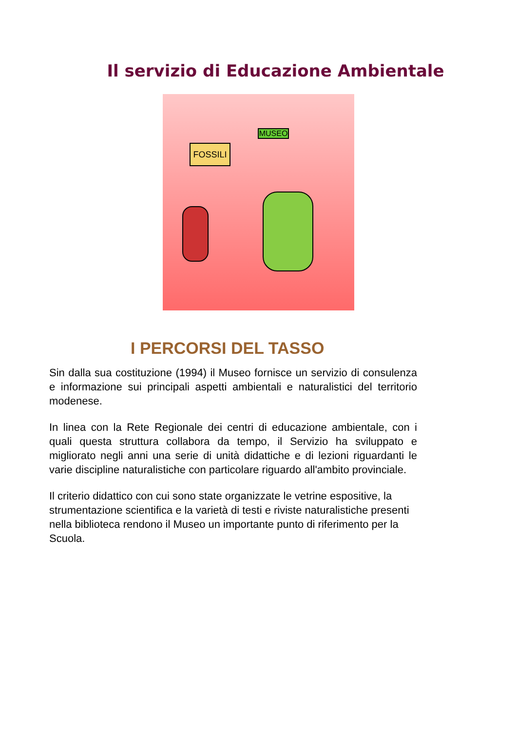Il servizio di Educazione Ambientale
FOSSILI
MUSEO
I PERCORSI DEL TASSO
Sin dalla sua costituzione (1994) il Museo fornisce un servizio di consulenza e informazione sui principali aspetti ambientali e naturalistici del territorio modenese.
In linea con la Rete Regionale dei centri di educazione ambientale, con i quali questa struttura collabora da tempo, il Servizio ha sviluppato e migliorato negli anni una serie di unità didattiche e di lezioni riguardanti le varie discipline naturalistiche con particolare riguardo all'ambito provinciale.
Il criterio didattico con cui sono state organizzate le vetrine espositive, la strumentazione scientifica e la varietà di testi e riviste naturalistiche presenti nella biblioteca rendono il Museo un importante punto di riferimento per la Scuola.